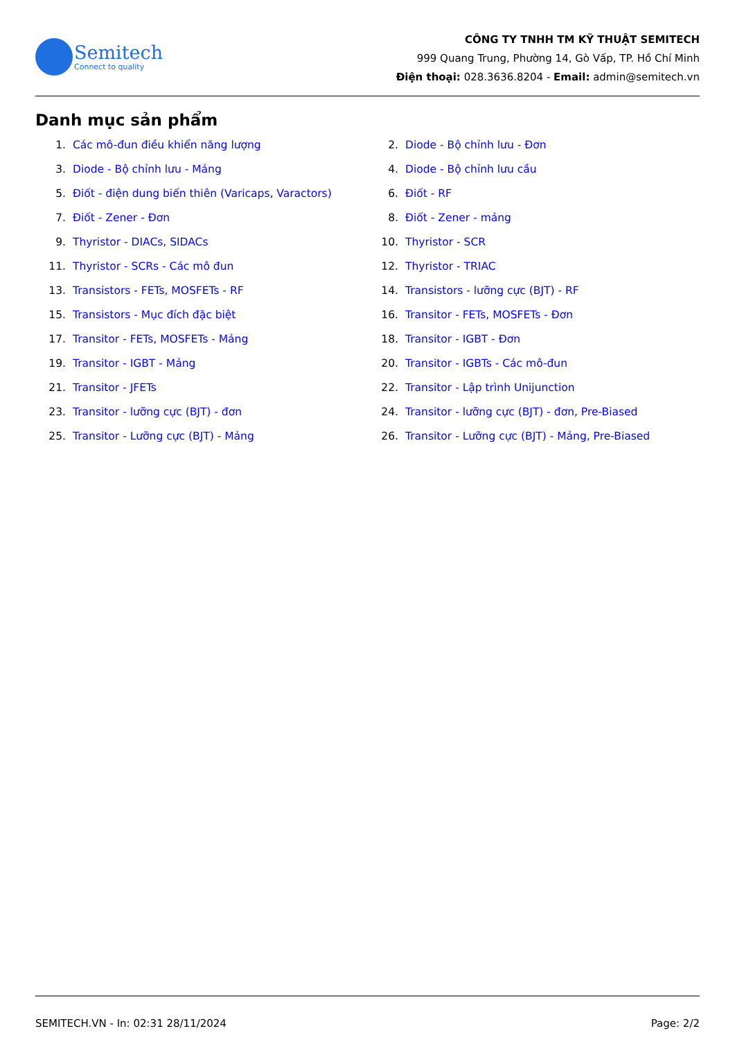Semitech
Connect to quality
CÔNG TY TNHH TM KỸ THUẬT SEMITECH
999 Quang Trung, Phường 14, Gò Vấp, TP. Hồ Chí Minh
Điện thoại: 028.3636.8204 - Email: admin@semitech.vn
Danh mục sản phẩm
1. Các mô-đun điều khiển năng lượng
2. Diode - Bộ chỉnh lưu - Đơn
3. Diode - Bộ chỉnh lưu - Mảng
4. Diode - Bộ chỉnh lưu cầu
5. Điốt - điện dung biến thiên (Varicaps, Varactors)
6. Điốt - RF
7. Điốt - Zener - Đơn
8. Điốt - Zener - mảng
9. Thyristor - DIACs, SIDACs
10. Thyristor - SCR
11. Thyristor - SCRs - Các mô đun
12. Thyristor - TRIAC
13. Transistors - FETs, MOSFETs - RF
14. Transistors - lưỡng cực (BJT) - RF
15. Transistors - Mục đích đặc biệt
16. Transitor - FETs, MOSFETs - Đơn
17. Transitor - FETs, MOSFETs - Mảng
18. Transitor - IGBT - Đơn
19. Transitor - IGBT - Mảng
20. Transitor - IGBTs - Các mô-đun
21. Transitor - JFETs
22. Transitor - Lập trình Unijunction
23. Transitor - lưỡng cực (BJT) - đơn
24. Transitor - lưỡng cực (BJT) - đơn, Pre-Biased
25. Transitor - Lưỡng cực (BJT) - Mảng
26. Transitor - Lưỡng cực (BJT) - Mảng, Pre-Biased
SEMITECH.VN - In: 02:31 28/11/2024 Page: 2/2